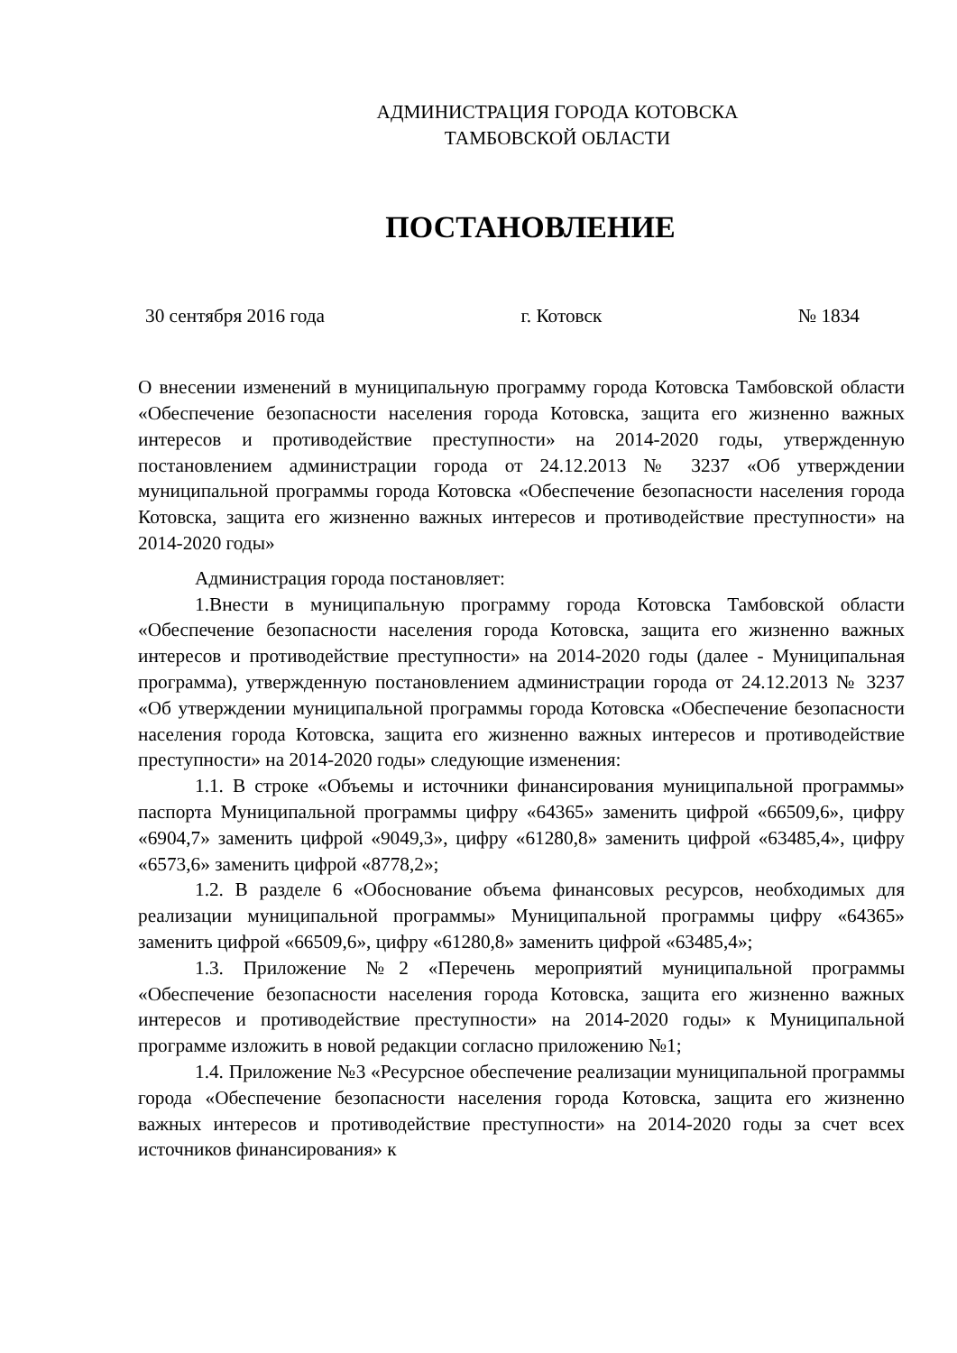АДМИНИСТРАЦИЯ ГОРОДА КОТОВСКА
ТАМБОВСКОЙ ОБЛАСТИ
ПОСТАНОВЛЕНИЕ
30 сентября 2016 года г. Котовск № 1834
О внесении изменений в муниципальную программу города Котовска Тамбовской области «Обеспечение безопасности населения города Котовска, защита его жизненно важных интересов и противодействие преступности» на 2014-2020 годы, утвержденную постановлением администрации города от 24.12.2013 № 3237 «Об утверждении муниципальной программы города Котовска «Обеспечение безопасности населения города Котовска, защита его жизненно важных интересов и противодействие преступности» на 2014-2020 годы»
Администрация города постановляет:
1.Внести в муниципальную программу города Котовска Тамбовской области «Обеспечение безопасности населения города Котовска, защита его жизненно важных интересов и противодействие преступности» на 2014-2020 годы (далее - Муниципальная программа), утвержденную постановлением администрации города от 24.12.2013 № 3237 «Об утверждении муниципальной программы города Котовска «Обеспечение безопасности населения города Котовска, защита его жизненно важных интересов и противодействие преступности» на 2014-2020 годы» следующие изменения:
1.1. В строке «Объемы и источники финансирования муниципальной программы» паспорта Муниципальной программы цифру «64365» заменить цифрой «66509,6», цифру «6904,7» заменить цифрой «9049,3», цифру «61280,8» заменить цифрой «63485,4», цифру «6573,6» заменить цифрой «8778,2»;
1.2. В разделе 6 «Обоснование объема финансовых ресурсов, необходимых для реализации муниципальной программы» Муниципальной программы цифру «64365» заменить цифрой «66509,6», цифру «61280,8» заменить цифрой «63485,4»;
1.3. Приложение №2 «Перечень мероприятий муниципальной программы «Обеспечение безопасности населения города Котовска, защита его жизненно важных интересов и противодействие преступности» на 2014-2020 годы» к Муниципальной программе изложить в новой редакции согласно приложению №1;
1.4. Приложение №3 «Ресурсное обеспечение реализации муниципальной программы города «Обеспечение безопасности населения города Котовска, защита его жизненно важных интересов и противодействие преступности» на 2014-2020 годы за счет всех источников финансирования» к